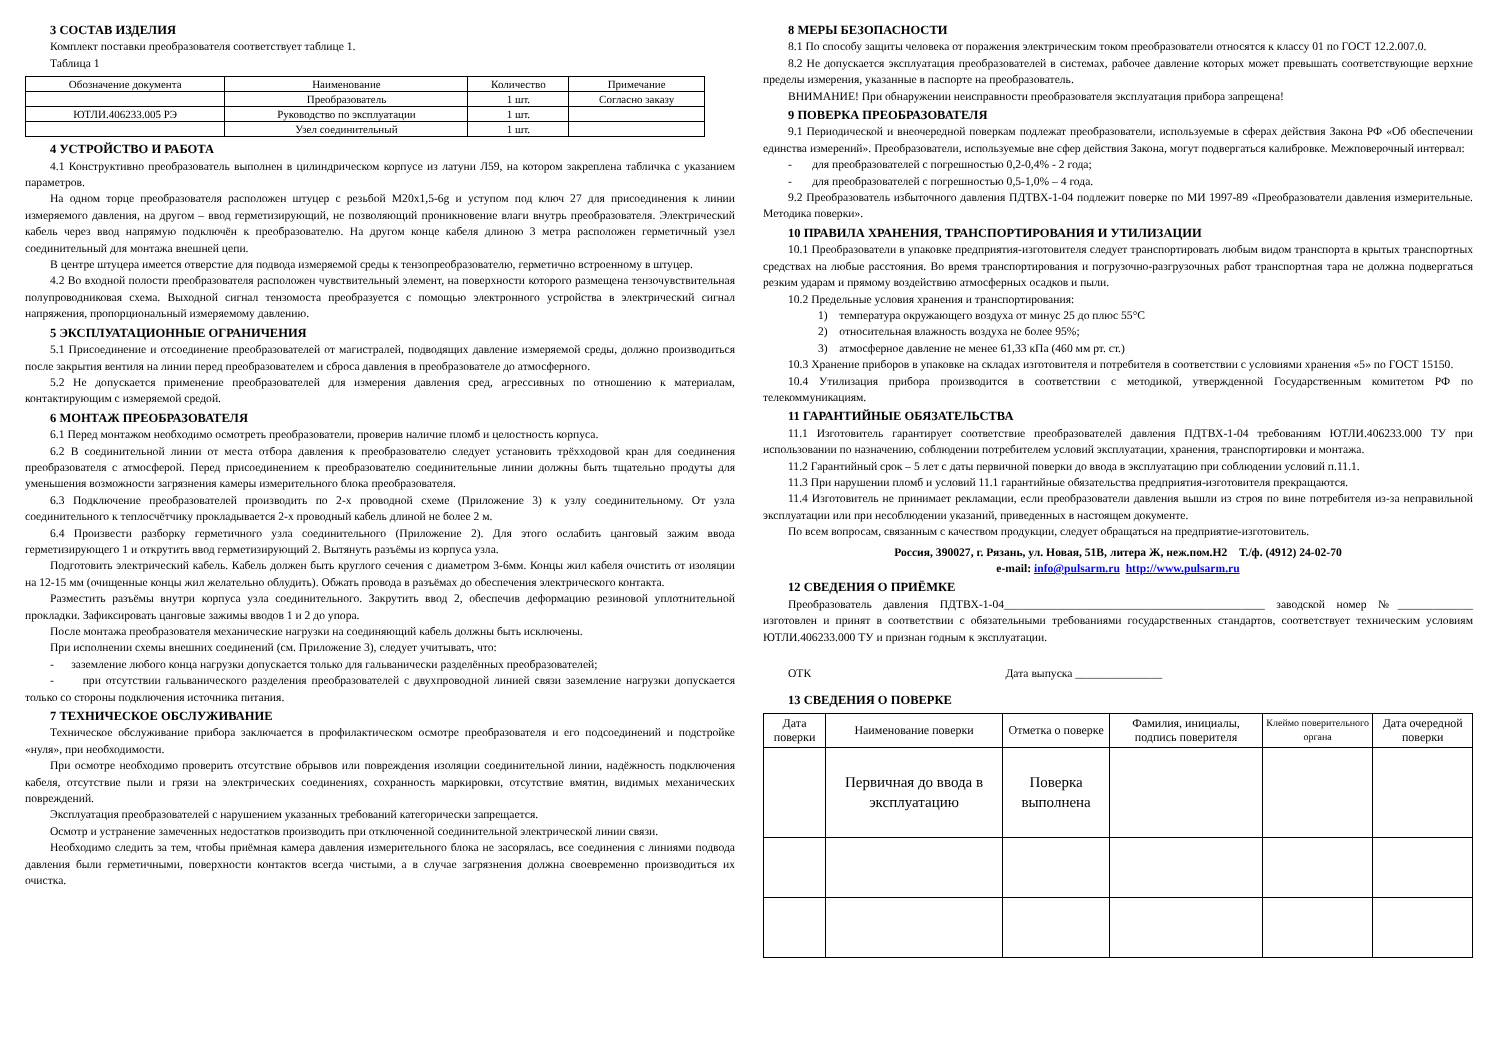3 СОСТАВ ИЗДЕЛИЯ
Комплект поставки преобразователя соответствует таблице 1.
Таблица 1
| Обозначение документа | Наименование | Количество | Примечание |
| --- | --- | --- | --- |
| | Преобразователь | 1 шт. | Согласно заказу |
| ЮТЛИ.406233.005 РЭ | Руководство по эксплуатации | 1 шт. | |
| | Узел соединительный | 1 шт. | |
4 УСТРОЙСТВО И РАБОТА
4.1 Конструктивно преобразователь выполнен в цилиндрическом корпусе из латуни Л59, на котором закреплена табличка с указанием параметров.
На одном торце преобразователя расположен штуцер с резьбой М20х1,5-6g и уступом под ключ 27 для присоединения к линии измеряемого давления, на другом – ввод герметизирующий, не позволяющий проникновение влаги внутрь преобразователя. Электрический кабель через ввод напрямую подключён к преобразователю. На другом конце кабеля длиною 3 метра расположен герметичный узел соединительный для монтажа внешней цепи.
В центре штуцера имеется отверстие для подвода измеряемой среды к тензопреобразователю, герметично встроенному в штуцер.
4.2 Во входной полости преобразователя расположен чувствительный элемент, на поверхности которого размещена тензочувствительная полупроводниковая схема. Выходной сигнал тензомоста преобразуется с помощью электронного устройства в электрический сигнал напряжения, пропорциональный измеряемому давлению.
5 ЭКСПЛУАТАЦИОННЫЕ ОГРАНИЧЕНИЯ
5.1 Присоединение и отсоединение преобразователей от магистралей, подводящих давление измеряемой среды, должно производиться после закрытия вентиля на линии перед преобразователем и сброса давления в преобразователе до атмосферного.
5.2 Не допускается применение преобразователей для измерения давления сред, агрессивных по отношению к материалам, контактирующим с измеряемой средой.
6 МОНТАЖ ПРЕОБРАЗОВАТЕЛЯ
6.1 Перед монтажом необходимо осмотреть преобразователи, проверив наличие пломб и целостность корпуса.
6.2 В соединительной линии от места отбора давления к преобразователю следует установить трёхходовой кран для соединения преобразователя с атмосферой. Перед присоединением к преобразователю соединительные линии должны быть тщательно продуты для уменьшения возможности загрязнения камеры измерительного блока преобразователя.
6.3 Подключение преобразователей производить по 2-х проводной схеме (Приложение 3) к узлу соединительному. От узла соединительного к теплосчётчику прокладывается 2-х проводный кабель длиной не более 2 м.
6.4 Произвести разборку герметичного узла соединительного (Приложение 2). Для этого ослабить цанговый зажим ввода герметизирующего 1 и открутить ввод герметизирующий 2. Вытянуть разъёмы из корпуса узла.
Подготовить электрический кабель. Кабель должен быть круглого сечения с диаметром 3-6мм. Концы жил кабеля очистить от изоляции на 12-15 мм (очищенные концы жил желательно облудить). Обжать провода в разъёмах до обеспечения электрического контакта.
Разместить разъёмы внутри корпуса узла соединительного. Закрутить ввод 2, обеспечив деформацию резиновой уплотнительной прокладки. Зафиксировать цанговые зажимы вводов 1 и 2 до упора.
После монтажа преобразователя механические нагрузки на соединяющий кабель должны быть исключены.
При исполнении схемы внешних соединений (см. Приложение 3), следует учитывать, что:
- заземление любого конца нагрузки допускается только для гальванически разделённых преобразователей;
- при отсутствии гальванического разделения преобразователей с двухпроводной линией связи заземление нагрузки допускается только со стороны подключения источника питания.
7 ТЕХНИЧЕСКОЕ ОБСЛУЖИВАНИЕ
Техническое обслуживание прибора заключается в профилактическом осмотре преобразователя и его подсоединений и подстройке «нуля», при необходимости.
При осмотре необходимо проверить отсутствие обрывов или повреждения изоляции соединительной линии, надёжность подключения кабеля, отсутствие пыли и грязи на электрических соединениях, сохранность маркировки, отсутствие вмятин, видимых механических повреждений.
Эксплуатация преобразователей с нарушением указанных требований категорически запрещается.
Осмотр и устранение замеченных недостатков производить при отключенной соединительной электрической линии связи.
Необходимо следить за тем, чтобы приёмная камера давления измерительного блока не засорялась, все соединения с линиями подвода давления были герметичными, поверхности контактов всегда чистыми, а в случае загрязнения должна своевременно производиться их очистка.
8 МЕРЫ БЕЗОПАСНОСТИ
8.1 По способу защиты человека от поражения электрическим током преобразователи относятся к классу 01 по ГОСТ 12.2.007.0.
8.2 Не допускается эксплуатация преобразователей в системах, рабочее давление которых может превышать соответствующие верхние пределы измерения, указанные в паспорте на преобразователь.
ВНИМАНИЕ! При обнаружении неисправности преобразователя эксплуатация прибора запрещена!
9 ПОВЕРКА ПРЕОБРАЗОВАТЕЛЯ
9.1 Периодической и внеочередной поверкам подлежат преобразователи, используемые в сферах действия Закона РФ «Об обеспечении единства измерений». Преобразователи, используемые вне сфер действия Закона, могут подвергаться калибровке. Межповерочный интервал:
- для преобразователей с погрешностью 0,2-0,4% - 2 года;
- для преобразователей с погрешностью 0,5-1,0% – 4 года.
9.2 Преобразователь избыточного давления ПДТВХ-1-04 подлежит поверке по МИ 1997-89 «Преобразователи давления измерительные. Методика поверки».
10 ПРАВИЛА ХРАНЕНИЯ, ТРАНСПОРТИРОВАНИЯ И УТИЛИЗАЦИИ
10.1 Преобразователи в упаковке предприятия-изготовителя следует транспортировать любым видом транспорта в крытых транспортных средствах на любые расстояния. Во время транспортирования и погрузочно-разгрузочных работ транспортная тара не должна подвергаться резким ударам и прямому воздействию атмосферных осадков и пыли.
10.2 Предельные условия хранения и транспортирования:
1) температура окружающего воздуха от минус 25 до плюс 55°С
2) относительная влажность воздуха не более 95%;
3) атмосферное давление не менее 61,33 кПа (460 мм рт. ст.)
10.3 Хранение приборов в упаковке на складах изготовителя и потребителя в соответствии с условиями хранения «5» по ГОСТ 15150.
10.4 Утилизация прибора производится в соответствии с методикой, утвержденной Государственным комитетом РФ по телекоммуникациям.
11 ГАРАНТИЙНЫЕ ОБЯЗАТЕЛЬСТВА
11.1 Изготовитель гарантирует соответствие преобразователей давления ПДТВХ-1-04 требованиям ЮТЛИ.406233.000 ТУ при использовании по назначению, соблюдении потребителем условий эксплуатации, хранения, транспортировки и монтажа.
11.2 Гарантийный срок – 5 лет с даты первичной поверки до ввода в эксплуатацию при соблюдении условий п.11.1.
11.3 При нарушении пломб и условий 11.1 гарантийные обязательства предприятия-изготовителя прекращаются.
11.4 Изготовитель не принимает рекламации, если преобразователи давления вышли из строя по вине потребителя из-за неправильной эксплуатации или при несоблюдении указаний, приведенных в настоящем документе.
По всем вопросам, связанным с качеством продукции, следует обращаться на предприятие-изготовитель.
Россия, 390027, г. Рязань, ул. Новая, 51В, литера Ж, неж.пом.Н2 Т./ф. (4912) 24-02-70
e-mail: info@pulsarm.ru http://www.pulsarm.ru
12 СВЕДЕНИЯ О ПРИЁМКЕ
Преобразователь давления ПДТВХ-1-04_____________________________________________ заводской номер №_____________ изготовлен и принят в соответствии с обязательными требованиями государственных стандартов, соответствует техническим условиям ЮТЛИ.406233.000 ТУ и признан годным к эксплуатации.
ОТК Дата выпуска _______________
13 СВЕДЕНИЯ О ПОВЕРКЕ
| Дата поверки | Наименование поверки | Отметка о поверке | Фамилия, инициалы, подпись поверителя | Клеймо поверительного органа | Дата очередной поверки |
| --- | --- | --- | --- | --- | --- |
| | Первичная до ввода в эксплуатацию | Поверка выполнена | | | |